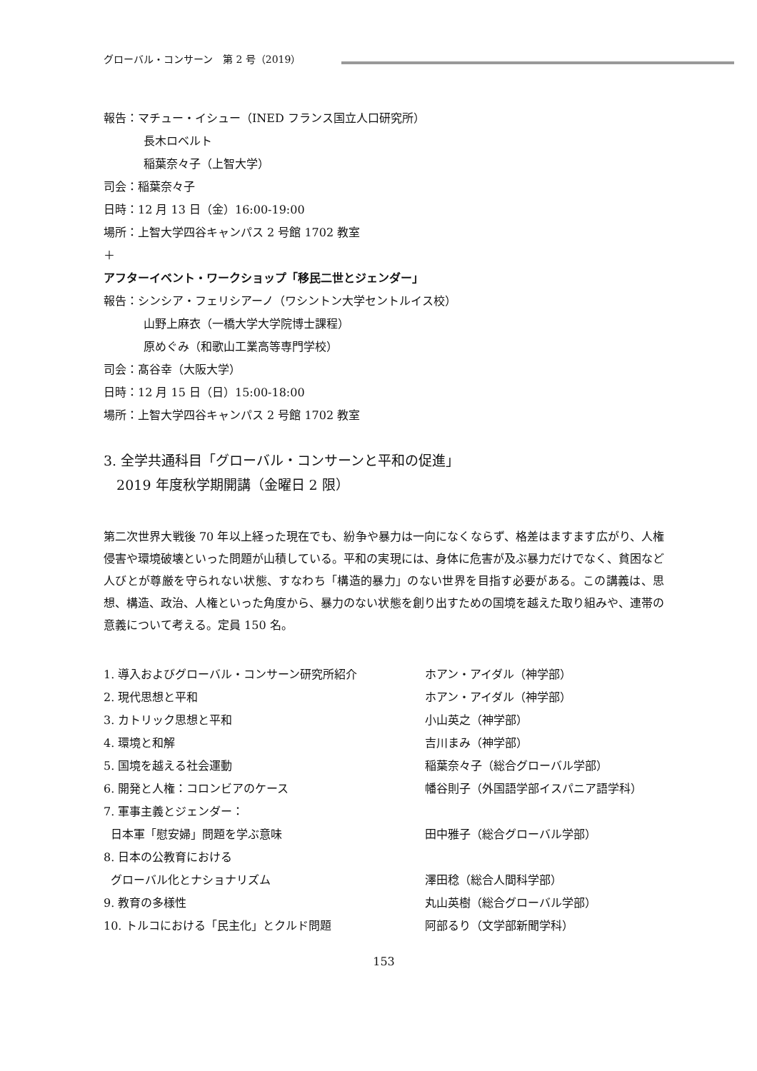グローバル・コンサーン　第 2 号（2019）
報告：マチュー・イシュー（INED フランス国立人口研究所）
長木ロベルト
稲葉奈々子（上智大学）
司会：稲葉奈々子
日時：12 月 13 日（金）16:00-19:00
場所：上智大学四谷キャンパス 2 号館 1702 教室
＋
アフターイベント・ワークショップ「移民二世とジェンダー」
報告：シンシア・フェリシアーノ（ワシントン大学セントルイス校）
山野上麻衣（一橋大学大学院博士課程）
原めぐみ（和歌山工業高等専門学校）
司会：髙谷幸（大阪大学）
日時：12 月 15 日（日）15:00-18:00
場所：上智大学四谷キャンパス 2 号館 1702 教室
3. 全学共通科目「グローバル・コンサーンと平和の促進」
2019 年度秋学期開講（金曜日 2 限）
第二次世界大戦後 70 年以上経った現在でも、紛争や暴力は一向になくならず、格差はますます広がり、人権侵害や環境破壊といった問題が山積している。平和の実現には、身体に危害が及ぶ暴力だけでなく、貧困など人びとが尊厳を守られない状態、すなわち「構造的暴力」のない世界を目指す必要がある。この講義は、思想、構造、政治、人権といった角度から、暴力のない状態を創り出すための国境を越えた取り組みや、連帯の意義について考える。定員 150 名。
| 1. 導入およびグローバル・コンサーン研究所紹介 | ホアン・アイダル（神学部） |
| 2. 現代思想と平和 | ホアン・アイダル（神学部） |
| 3. カトリック思想と平和 | 小山英之（神学部） |
| 4. 環境と和解 | 吉川まみ（神学部） |
| 5. 国境を越える社会運動 | 稲葉奈々子（総合グローバル学部） |
| 6. 開発と人権：コロンビアのケース | 幡谷則子（外国語学部イスパニア語学科） |
| 7. 軍事主義とジェンダー： | |
| 日本軍「慰安婦」問題を学ぶ意味 | 田中雅子（総合グローバル学部） |
| 8. 日本の公教育における | |
| グローバル化とナショナリズム | 澤田稔（総合人間科学部） |
| 9. 教育の多様性 | 丸山英樹（総合グローバル学部） |
| 10. トルコにおける「民主化」とクルド問題 | 阿部るり（文学部新聞学科） |
153